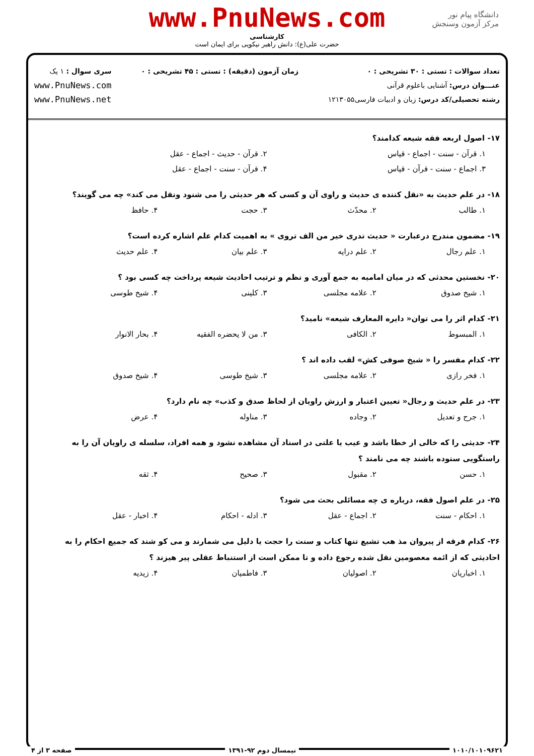www.PnuNews.com
کارشناسی
حضرت علی(ع): دانش راهبر نیکویی برای ایمان است
دانشگاه پیام نور
مرکز آزمون وسنجش
تعداد سوالات : تستی : ۳۰ تشریحی : ۰
عنـــوان درس: آشنایی باعلوم قرآنی
رشته تحصیلی/کد درس: زبان و ادبیات فارسی۱۲۱۳۰۵۵
زمان آزمون (دقیقه) : تستی : ۴۵ تشریحی : ۰
سری سوال : ۱ یک
www.PnuNews.com
www.PnuNews.net
۱۷- اصول اربعه فقه شیعه کدامند؟
۱. قرآن - سنت - اجماع - قیاس ۲. قرآن - حدیث - اجماع - عقل
۳. اجماع - سنت - قرآن - قیاس ۴. قرآن - سنت - اجماع - عقل
۱۸- در علم حدیث به «نقل کننده ی حدیث و راوی آن و کسی که هر حدیثی را می شنود ونقل می کند» چه می گویند؟
۱. طالب ۲. محدّث ۳. حجت ۴. حافظ
۱۹- مضمون مندرج درعبارت « حدیث تدری خیر من الف تروی » به اهمیت کدام علم اشاره کرده است؟
۱. علم رجال ۲. علم درایه ۳. علم بیان ۴. علم حدیث
۲۰- نخستین محدثی که در میان امامیه به جمع آوری و نظم و ترتیب احادیث شیعه پرداخت چه کسی بود ؟
۱. شیخ صدوق ۲. علامه مجلسی ۳. کلینی ۴. شیخ طوسی
۲۱- کدام اثر را می توان« دایره المعارف شیعه» نامید؟
۱. المبسوط ۲. الکافی ۳. من لا یحضره الفقیه ۴. بحار الانوار
۲۲- کدام مفسر را « شیخ صوفی کش» لقب داده اند ؟
۱. فخر رازی ۲. علامه مجلسی ۳. شیخ طوسی ۴. شیخ صدوق
۲۳- در علم حدیث و رجال« تعیین اعتبار و ارزش راویان از لحاظ صدق و کذب» چه نام دارد؟
۱. جرح و تعدیل ۲. وجاده ۳. مناوله ۴. عرض
۲۴- حدیثی را که خالی از خطا باشد و عیب یا علتی در اسناد آن مشاهده نشود و همه افراد، سلسله ی راویان آن را به راستگویی ستوده باشند چه می نامند ؟
۱. حسن ۲. مقبول ۳. صحیح ۴. ثقه
۲۵- در علم اصول فقه، درباره ی چه مسائلی بحث می شود؟
۱. احکام - سنت ۲. اجماع - عقل ۳. ادله - احکام ۴. اخبار - عقل
۲۶- کدام فرقه از پیروان مذ هب تشیع تنها کتاب و سنت را حجت یا دلیل می شمارند و می کو شند که جمیع احکام را به احادیثی که از ائمه معصومین نقل شده رجوع داده و تا ممکن است از استنباط عقلی پیر هیزند ؟
۱. اخباریان ۲. اصولیان ۳. فاطمیان ۴. زیدیه
۱۰۱۰/۱۰۱۰۹۶۲۱ نیمسال دوم ۹۲-۱۳۹۱ صفحه ۳ از ۴